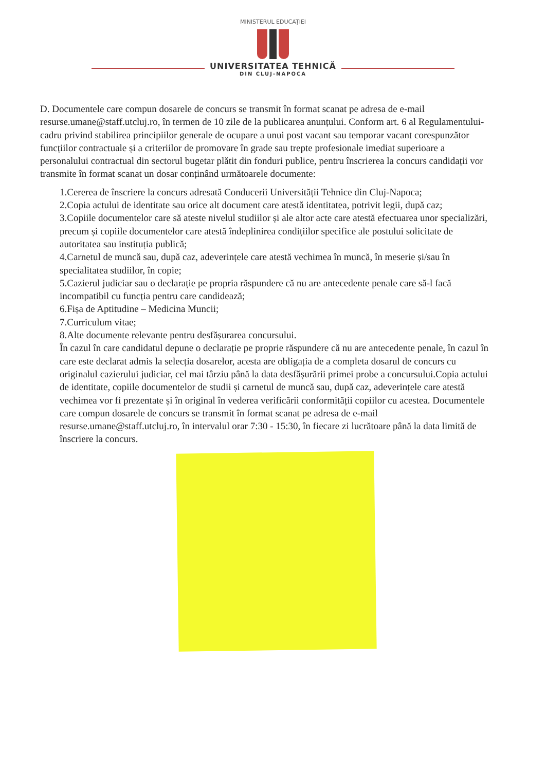MINISTERUL EDUCAȚIEI
UNIVERSITATEA TEHNICĂ
DIN CLUJ-NAPOCA
D. Documentele care compun dosarele de concurs se transmit în format scanat pe adresa de e-mail resurse.umane@staff.utcluj.ro, în termen de 10 zile de la publicarea anunțului. Conform art. 6 al Regulamentului-cadru privind stabilirea principiilor generale de ocupare a unui post vacant sau temporar vacant corespunzător funcțiilor contractuale și a criteriilor de promovare în grade sau trepte profesionale imediat superioare a personalului contractual din sectorul bugetar plătit din fonduri publice, pentru înscrierea la concurs candidații vor transmite în format scanat un dosar conținând următoarele documente:
1.Cererea de înscriere la concurs adresată Conducerii Universității Tehnice din Cluj-Napoca;
2.Copia actului de identitate sau orice alt document care atestă identitatea, potrivit legii, după caz;
3.Copiile documentelor care să ateste nivelul studiilor și ale altor acte care atestă efectuarea unor specializări, precum și copiile documentelor care atestă îndeplinirea condițiilor specifice ale postului solicitate de autoritatea sau instituția publică;
4.Carnetul de muncă sau, după caz, adeverințele care atestă vechimea în muncă, în meserie și/sau în specialitatea studiilor, în copie;
5.Cazierul judiciar sau o declarație pe propria răspundere că nu are antecedente penale care să-l facă incompatibil cu funcția pentru care candidează;
6.Fișa de Aptitudine – Medicina Muncii;
7.Curriculum vitae;
8.Alte documente relevante pentru desfășurarea concursului.
În cazul în care candidatul depune o declarație pe proprie răspundere că nu are antecedente penale, în cazul în care este declarat admis la selecția dosarelor, acesta are obligația de a completa dosarul de concurs cu originalul cazierului judiciar, cel mai târziu până la data desfășurării primei probe a concursului.Copia actului de identitate, copiile documentelor de studii și carnetul de muncă sau, după caz, adeverințele care atestă vechimea vor fi prezentate și în original în vederea verificării conformității copiilor cu acestea. Documentele care compun dosarele de concurs se transmit în format scanat pe adresa de e-mail resurse.umane@staff.utcluj.ro, în intervalul orar 7:30 - 15:30, în fiecare zi lucrătoare până la data limită de înscriere la concurs.